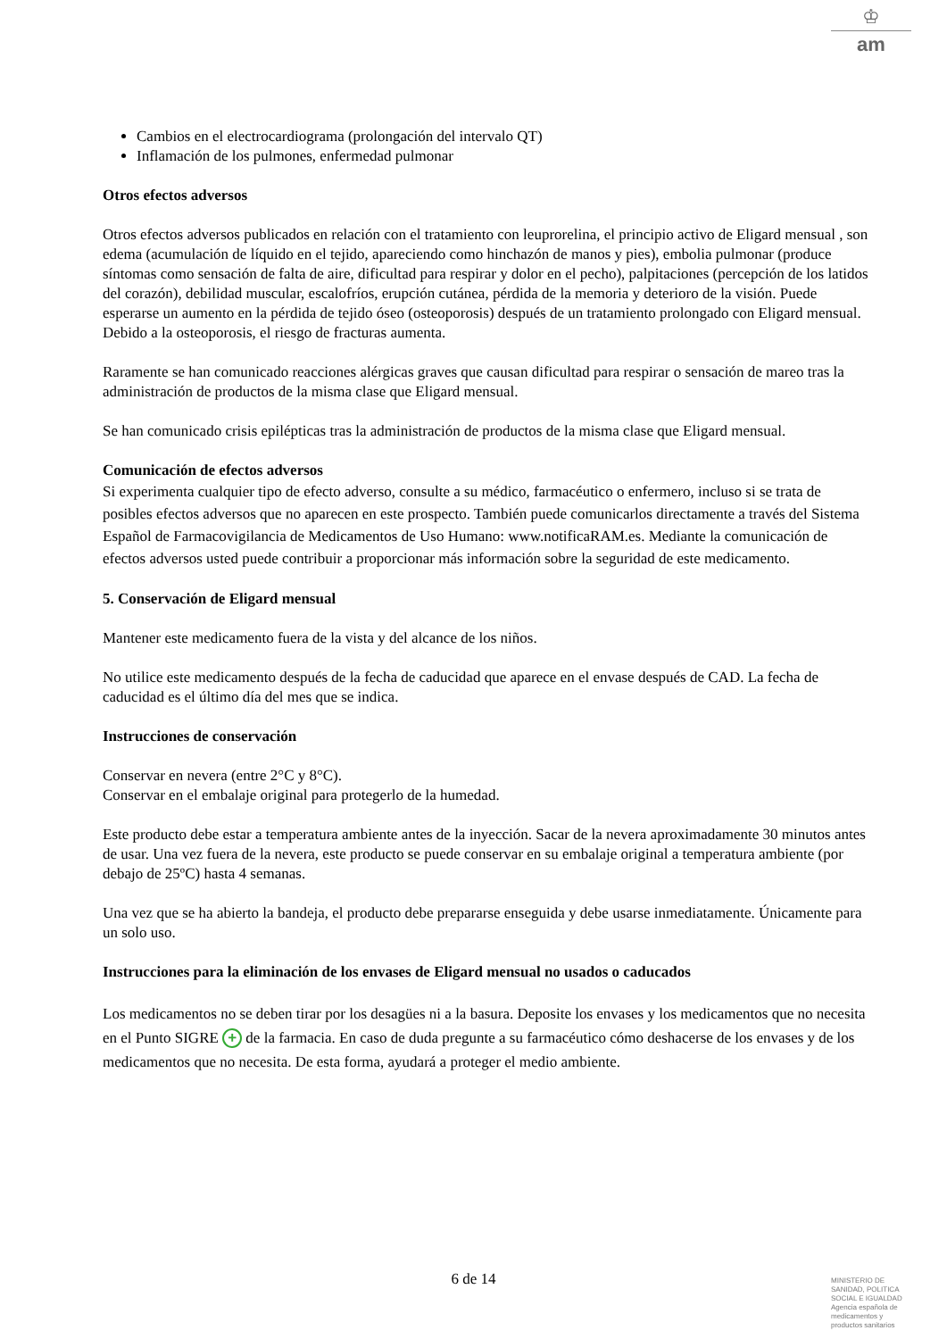♔
am
Cambios en el electrocardiograma (prolongación del intervalo QT)
Inflamación de los pulmones, enfermedad pulmonar
Otros efectos adversos
Otros efectos adversos publicados en relación con el tratamiento con leuprorelina, el principio activo de Eligard mensual , son edema (acumulación de líquido en el tejido, apareciendo como hinchazón de manos y pies), embolia pulmonar (produce síntomas como sensación de falta de aire, dificultad para respirar y dolor en el pecho), palpitaciones (percepción de los latidos del corazón), debilidad muscular, escalofríos, erupción cutánea, pérdida de la memoria y deterioro de la visión. Puede esperarse un aumento en la pérdida de tejido óseo (osteoporosis) después de un tratamiento prolongado con Eligard mensual. Debido a la osteoporosis, el riesgo de fracturas aumenta.
Raramente se han comunicado reacciones alérgicas graves que causan dificultad para respirar o sensación de mareo tras la administración de productos de la misma clase que Eligard mensual.
Se han comunicado crisis epilépticas tras la administración de productos de la misma clase que Eligard mensual.
Comunicación de efectos adversos
Si experimenta cualquier tipo de efecto adverso, consulte a su médico, farmacéutico o enfermero, incluso si se trata de posibles efectos adversos que no aparecen en este prospecto. También puede comunicarlos directamente a través del Sistema Español de Farmacovigilancia de Medicamentos de Uso Humano: www.notificaRAM.es. Mediante la comunicación de efectos adversos usted puede contribuir a proporcionar más información sobre la seguridad de este medicamento.
5. Conservación de Eligard mensual
Mantener este medicamento fuera de la vista y del alcance de los niños.
No utilice este medicamento después de la fecha de caducidad que aparece en el envase después de CAD. La fecha de caducidad es el último día del mes que se indica.
Instrucciones de conservación
Conservar en nevera (entre 2°C y 8°C).
Conservar en el embalaje original para protegerlo de la humedad.
Este producto debe estar a temperatura ambiente antes de la inyección. Sacar de la nevera aproximadamente 30 minutos antes de usar. Una vez fuera de la nevera, este producto se puede conservar en su embalaje original a temperatura ambiente (por debajo de 25ºC) hasta 4 semanas.
Una vez que se ha abierto la bandeja, el producto debe prepararse enseguida y debe usarse inmediatamente. Únicamente para un solo uso.
Instrucciones para la eliminación de los envases de Eligard mensual no usados o caducados
Los medicamentos no se deben tirar por los desagües ni a la basura. Deposite los envases y los medicamentos que no necesita en el Punto SIGRE + de la farmacia. En caso de duda pregunte a su farmacéutico cómo deshacerse de los envases y de los medicamentos que no necesita. De esta forma, ayudará a proteger el medio ambiente.
6 de 14
MINISTERIO DE
SANIDAD, POLITICA
SOCIAL E IGUALDAD
Agencia española de
medicamentos y
productos sanitarios